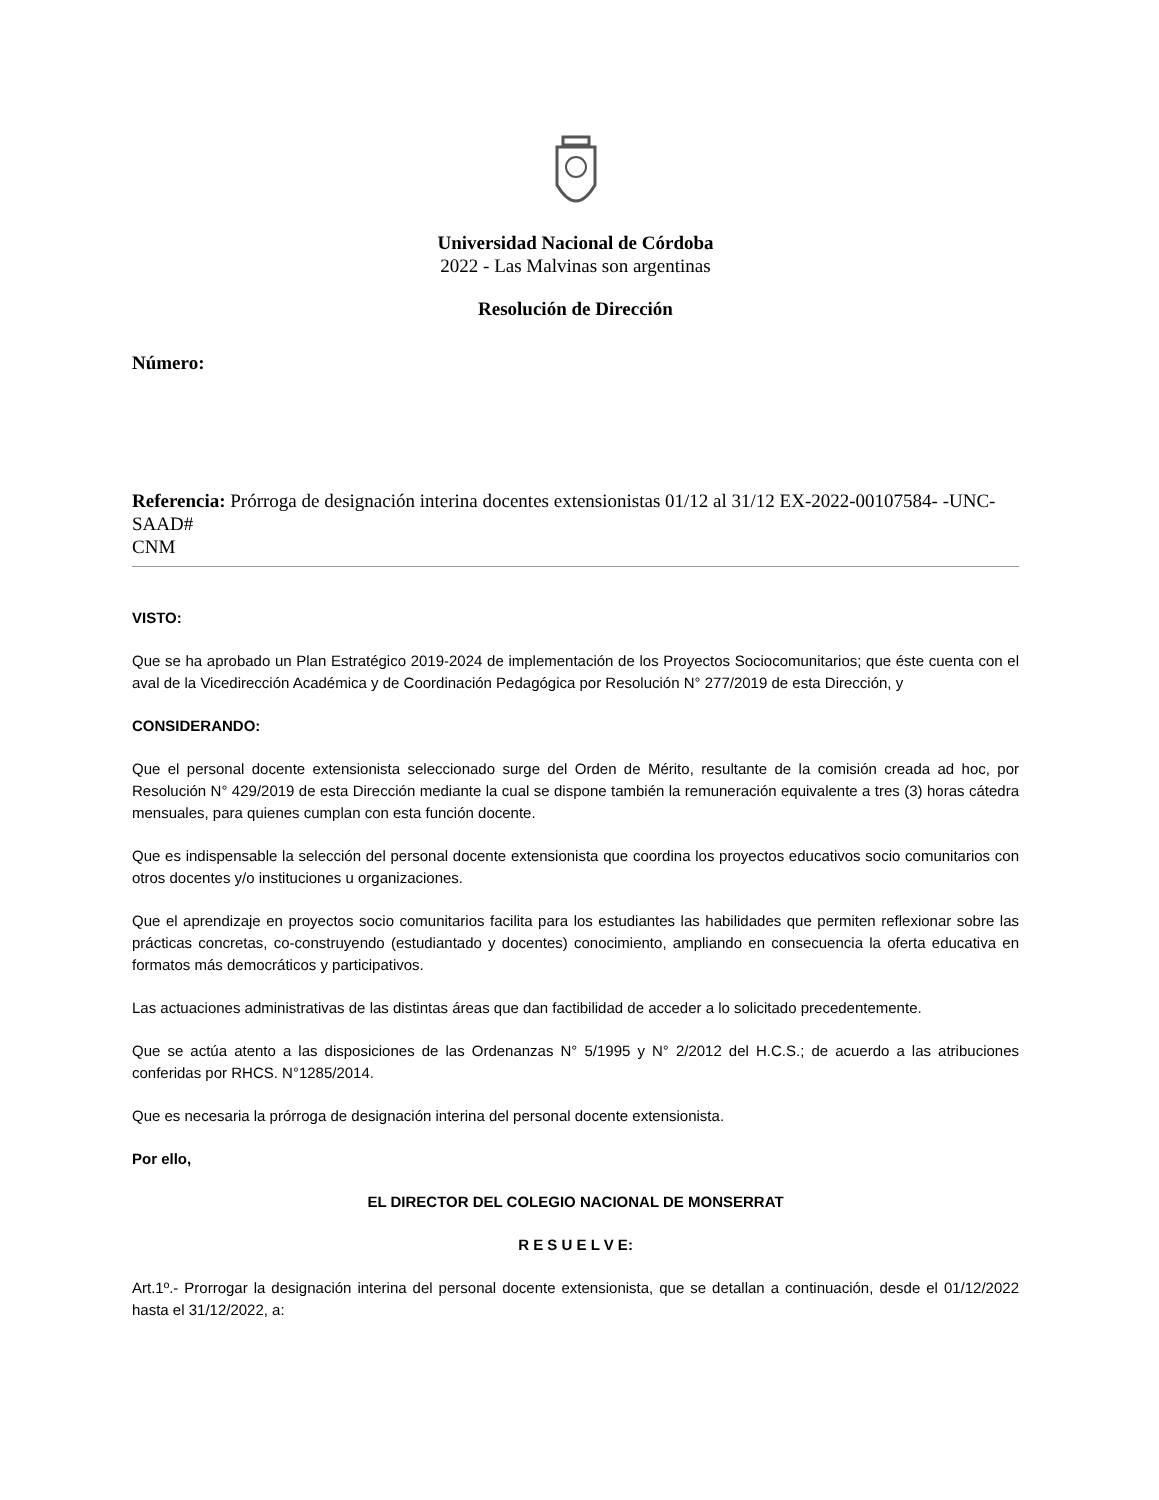Universidad Nacional de Córdoba
2022 - Las Malvinas son argentinas
Resolución de Dirección
Número:
Referencia: Prórroga de designación interina docentes extensionistas 01/12 al 31/12 EX-2022-00107584- -UNC-SAAD#
CNM
VISTO:
Que se ha aprobado un Plan Estratégico 2019-2024 de implementación de los Proyectos Sociocomunitarios; que éste cuenta con el aval de la Vicedirección Académica y de Coordinación Pedagógica por Resolución N° 277/2019 de esta Dirección, y
CONSIDERANDO:
Que el personal docente extensionista seleccionado surge del Orden de Mérito, resultante de la comisión creada ad hoc, por Resolución N° 429/2019 de esta Dirección mediante la cual se dispone también la remuneración equivalente a tres (3) horas cátedra mensuales, para quienes cumplan con esta función docente.
Que es indispensable la selección del personal docente extensionista que coordina los proyectos educativos socio comunitarios con otros docentes y/o instituciones u organizaciones.
Que el aprendizaje en proyectos socio comunitarios facilita para los estudiantes las habilidades que permiten reflexionar sobre las prácticas concretas, co-construyendo (estudiantado y docentes) conocimiento, ampliando en consecuencia la oferta educativa en formatos más democráticos y participativos.
Las actuaciones administrativas de las distintas áreas que dan factibilidad de acceder a lo solicitado precedentemente.
Que se actúa atento a las disposiciones de las Ordenanzas N° 5/1995 y N° 2/2012 del H.C.S.; de acuerdo a las atribuciones conferidas por RHCS. N°1285/2014.
Que es necesaria la prórroga de designación interina del personal docente extensionista.
Por ello,
EL DIRECTOR DEL COLEGIO NACIONAL DE MONSERRAT
R E S U E L V E:
Art.1º.- Prorrogar la designación interina del personal docente extensionista, que se detallan a continuación, desde el 01/12/2022 hasta el 31/12/2022, a: